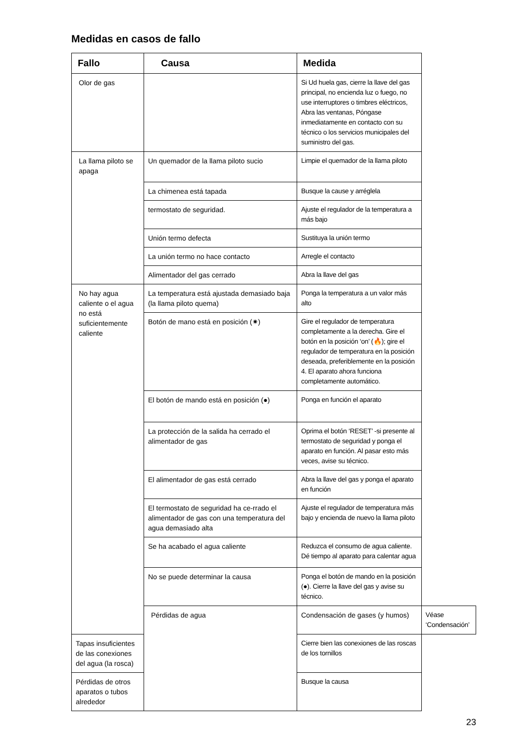Medidas en casos de fallo
| Fallo | Causa | Medida | |
| --- | --- | --- | --- |
| Olor de gas | | Si Ud huela gas, cierre la llave del gas principal, no encienda luz o fuego, no use interruptores o timbres eléctricos, Abra las ventanas, Póngase inmediatamente en contacto con su técnico o los servicios municipales del suministro del gas. | |
| La llama piloto se apaga | Un quemador de la llama piloto sucio | Limpie el quemador de la llama piloto | |
| | La chimenea está tapada | Busque la cause y arréglela | |
| | termostato de seguridad. | Ajuste el regulador de la temperatura a más bajo | |
| | Unión termo defecta | Sustituya la unión termo | |
| | La unión termo no hace contacto | Arregle el contacto | |
| | Alimentador del gas cerrado | Abra la llave del gas | |
| No hay agua caliente o el agua no está suficientemente caliente | La temperatura está ajustada demasiado baja (la llama piloto quema) | Ponga la temperatura a un valor más alto | |
| | Botón de mano está en posición (✷) | Gire el regulador de temperatura completamente a la derecha. Gire el botón en la posición ‘on’ (🔥); gire el regulador de temperatura en la posición deseada, preferiblemente en la posición 4. El aparato ahora funciona completamente automático. | |
| | El botón de mando está en posición (●) | Ponga en función el aparato | |
| | La protección de la salida ha cerrado el alimentador de gas | Oprima el botón ‘RESET’ -si presente al termostato de seguridad y ponga el aparato en función. Al pasar esto más veces, avise su técnico. | |
| | El alimentador de gas está cerrado | Abra la llave del gas y ponga el aparato en función | |
| | El termostato de seguridad ha ce-rrado el alimentador de gas con una temperatura del agua demasiado alta | Ajuste el regulador de temperatura más bajo y encienda de nuevo la llama piloto | |
| | Se ha acabado el agua caliente | Reduzca el consumo de agua caliente. Dé tiempo al aparato para calentar agua | |
| | No se puede determinar la causa | Ponga el botón de mando en la posición (●). Cierre la llave del gas y avise su técnico. | |
| | Pérdidas de agua | Condensación de gases (y humos) | Véase ‘Condensación’ |
| Tapas insuficientes de las conexiones del agua (la rosca) | | Cierre bien las conexiones de las roscas de los tornillos | |
| Pérdidas de otros aparatos o tubos alrededor | | Busque la causa | |
23